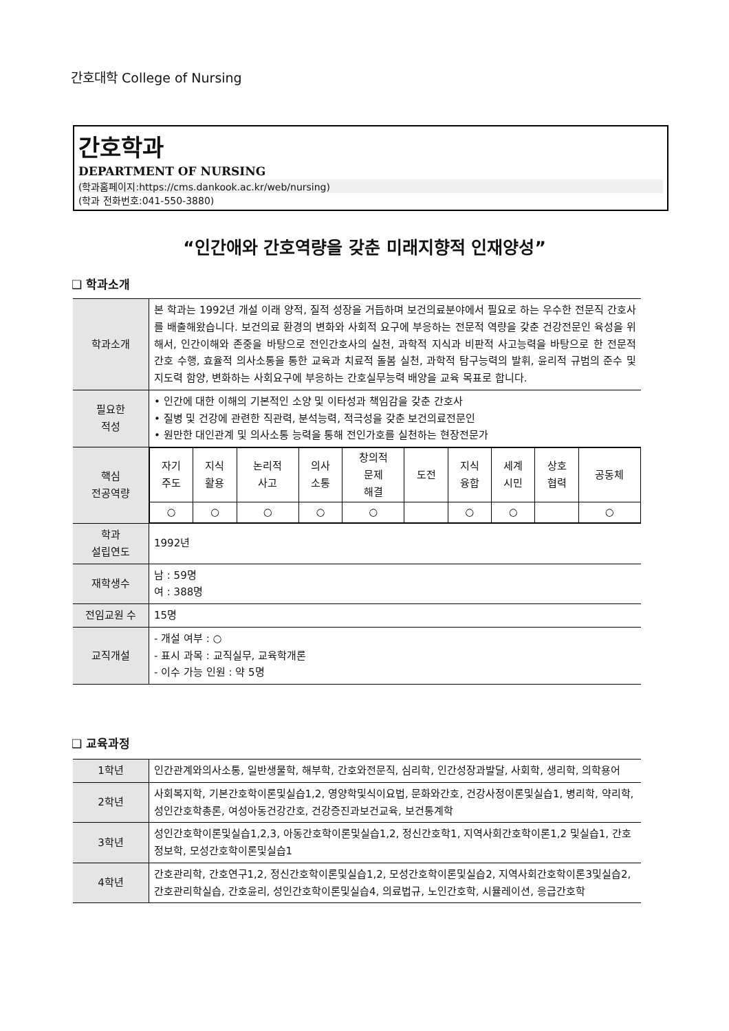간호대학 College of Nursing
간호학과
DEPARTMENT OF NURSING
(학과홈페이지:https://cms.dankook.ac.kr/web/nursing)
(학과 전화번호:041-550-3880)
“인간애와 간호역량을 갖춘 미래지향적 인재양성”
❑ 학과소개
| 학과소개 | 본 학과는 1992년 개설 이래 양적, 질적 성장을 거듭하며 보건의료분야에서 필요로 하는 우수한 전문직 간호사를 배출해왔습니다. 보건의료 환경의 변화와 사회적 요구에 부응하는 전문적 역량을 갖춘 건강전문인 육성을 위해서, 인간이해와 존중을 바탕으로 전인간호사의 실천, 과학적 지식과 비판적 사고능력을 바탕으로 한 전문적 간호 수행, 효율적 의사소통을 통한 교육과 치료적 돌봄 실천, 과학적 탐구능력의 발휘, 윤리적 규범의 준수 및 지도력 함양, 변화하는 사회요구에 부응하는 간호실무능력 배양을 교육 목표로 합니다. |
| 필요한 적성 | • 인간에 대한 이해의 기본적인 소양 및 이타성과 책임감을 갖춘 간호사 • 질병 및 건강에 관련한 직관력, 분석능력, 적극성을 갖춘 보건의료전문인 • 원만한 대인관계 및 의사소통 능력을 통해 전인가호를 실천하는 현장전문가 |
| 핵심 전공역량 | / 자기 주도 / 지식 활용 / 논리적 사고 / 의사 소통 / 창의적 문제 해결 / 도전 / 지식 융합 / 세계 시민 / 상호 협력 / 공동체 / / ○ / ○ / ○ / ○ / ○ / / ○ / ○ / / ○ / |
| 학과 설립연도 | 1992년 |
| 재학생수 | 남 : 59명 여 : 388명 |
| 전임교원 수 | 15명 |
| 교직개설 | - 개설 여부 : ○ - 표시 과목 : 교직실무, 교육학개론 - 이수 가능 인원 : 약 5명 |
❑ 교육과정
| 1학년 | 인간관계와의사소통, 일반생물학, 해부학, 간호와전문직, 심리학, 인간성장과발달, 사회학, 생리학, 의학용어 |
| 2학년 | 사회복지학, 기본간호학이론및실습1,2, 영양학및식이요법, 문화와간호, 건강사정이론및실습1, 병리학, 약리학, 성인간호학총론, 여성아동건강간호, 건강증진과보건교육, 보건통계학 |
| 3학년 | 성인간호학이론및실습1,2,3, 아동간호학이론및실습1,2, 정신간호학1, 지역사회간호학이론1,2 및실습1, 간호정보학, 모성간호학이론및실습1 |
| 4학년 | 간호관리학, 간호연구1,2, 정신간호학이론및실습1,2, 모성간호학이론및실습2, 지역사회간호학이론3및실습2, 간호관리학실습, 간호윤리, 성인간호학이론및실습4, 의료법규, 노인간호학, 시뮬레이션, 응급간호학 |